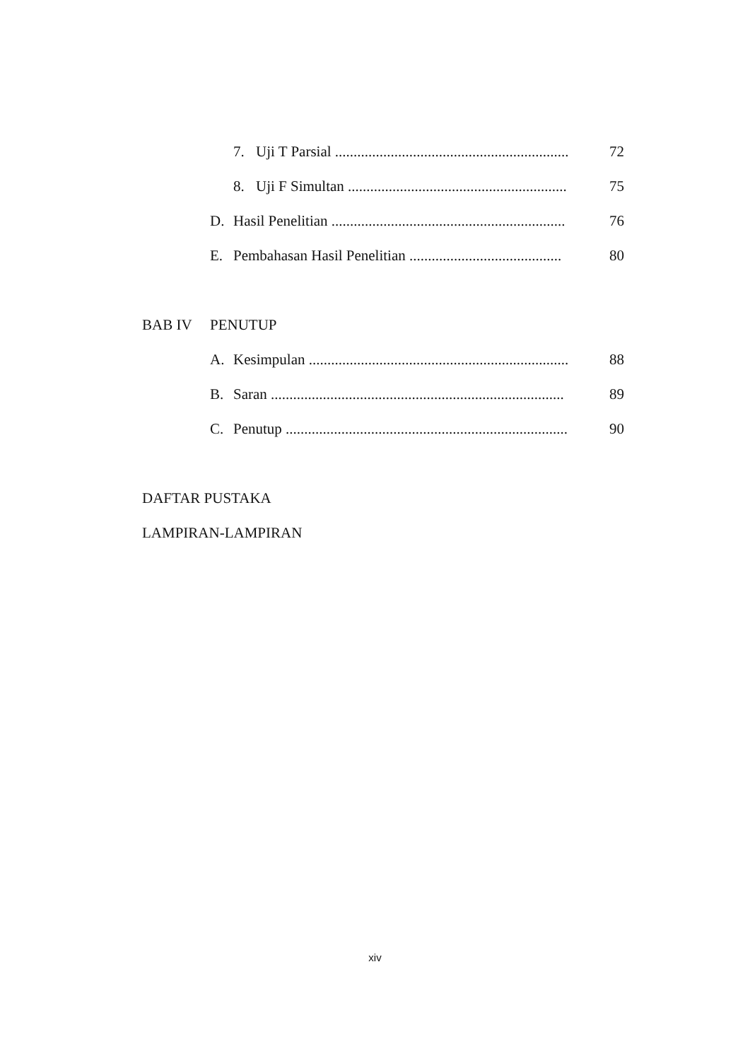7. Uji T Parsial ............................................................... 72
8. Uji F Simultan ........................................................... 75
D. Hasil Penelitian ............................................................... 76
E. Pembahasan Hasil Penelitian ......................................... 80
BAB IV PENUTUP
A. Kesimpulan ...................................................................... 88
B. Saran ............................................................................... 89
C. Penutup ............................................................................ 90
DAFTAR PUSTAKA
LAMPIRAN-LAMPIRAN
xiv